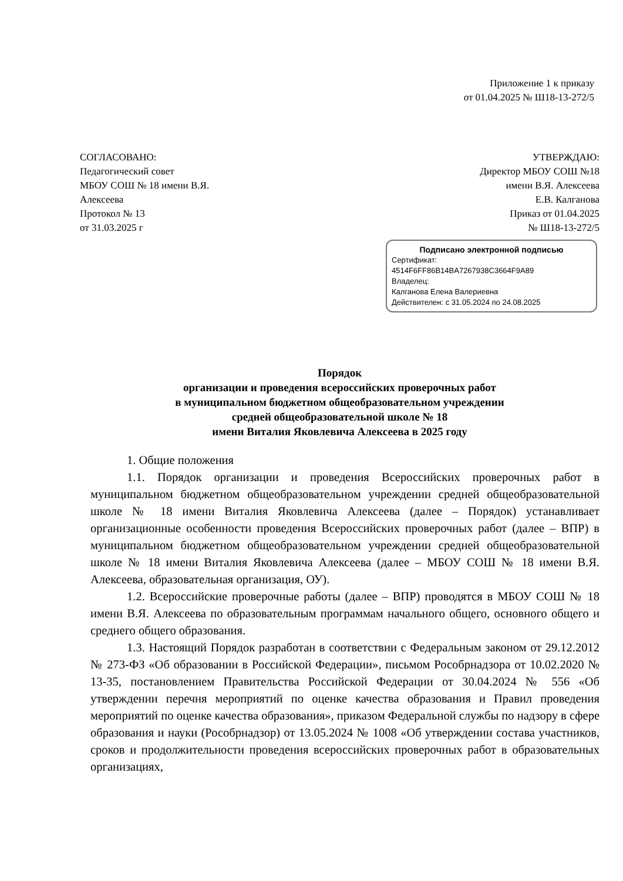Приложение 1 к приказу
от 01.04.2025 № Ш18-13-272/5
СОГЛАСОВАНО:
Педагогический совет
МБОУ СОШ № 18 имени В.Я.
Алексеева
Протокол № 13
от 31.03.2025 г
УТВЕРЖДАЮ:
Директор МБОУ СОШ №18
имени В.Я. Алексеева
Е.В. Калганова
Приказ от 01.04.2025
№ Ш18-13-272/5
Подписано электронной подписью
Сертификат:
4514F6FF86B14BA7267938C3664F9A89
Владелец:
Калганова Елена Валериевна
Действителен: с 31.05.2024 по 24.08.2025
Порядок
организации и проведения всероссийских проверочных работ
в муниципальном бюджетном общеобразовательном учреждении
средней общеобразовательной школе № 18
имени Виталия Яковлевича Алексеева в 2025 году
1. Общие положения
1.1. Порядок организации и проведения Всероссийских проверочных работ в муниципальном бюджетном общеобразовательном учреждении средней общеобразовательной школе № 18 имени Виталия Яковлевича Алексеева (далее – Порядок) устанавливает организационные особенности проведения Всероссийских проверочных работ (далее – ВПР) в муниципальном бюджетном общеобразовательном учреждении средней общеобразовательной школе № 18 имени Виталия Яковлевича Алексеева (далее – МБОУ СОШ № 18 имени В.Я. Алексеева, образовательная организация, ОУ).
1.2. Всероссийские проверочные работы (далее – ВПР) проводятся в МБОУ СОШ № 18 имени В.Я. Алексеева по образовательным программам начального общего, основного общего и среднего общего образования.
1.3. Настоящий Порядок разработан в соответствии с Федеральным законом от 29.12.2012 № 273-ФЗ «Об образовании в Российской Федерации», письмом Рособрнадзора от 10.02.2020 № 13-35, постановлением Правительства Российской Федерации от 30.04.2024 № 556 «Об утверждении перечня мероприятий по оценке качества образования и Правил проведения мероприятий по оценке качества образования», приказом Федеральной службы по надзору в сфере образования и науки (Рособрнадзор) от 13.05.2024 № 1008 «Об утверждении состава участников, сроков и продолжительности проведения всероссийских проверочных работ в образовательных организациях,